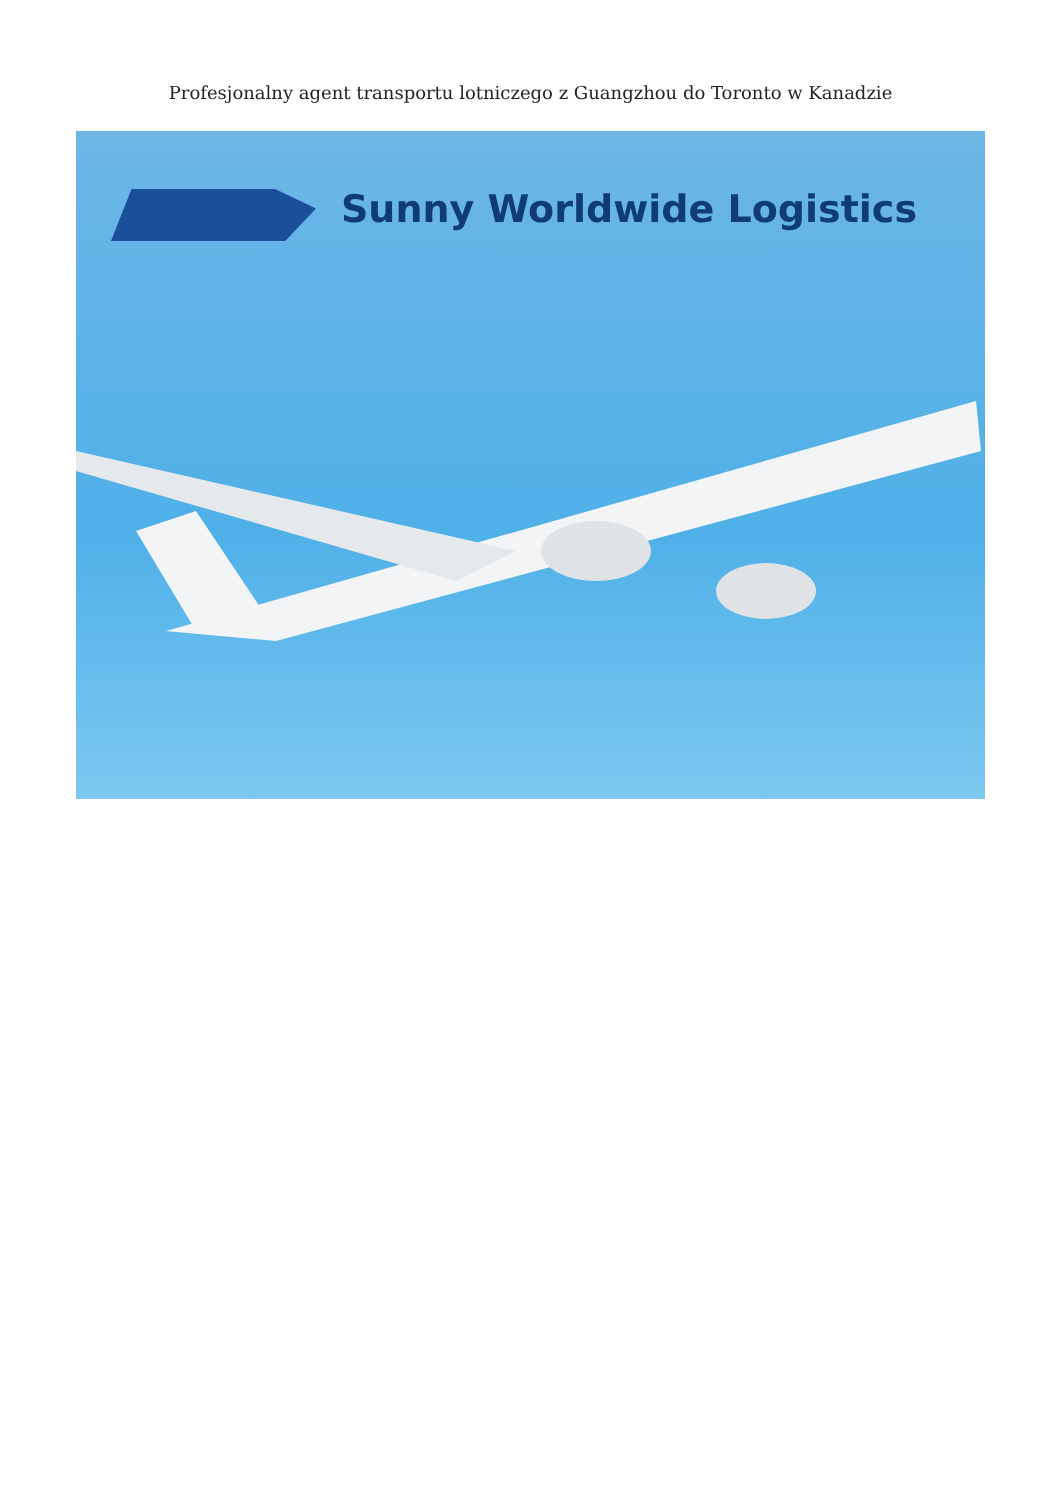Profesjonalny agent transportu lotniczego z Guangzhou do Toronto w Kanadzie
Sunny Worldwide Logistics